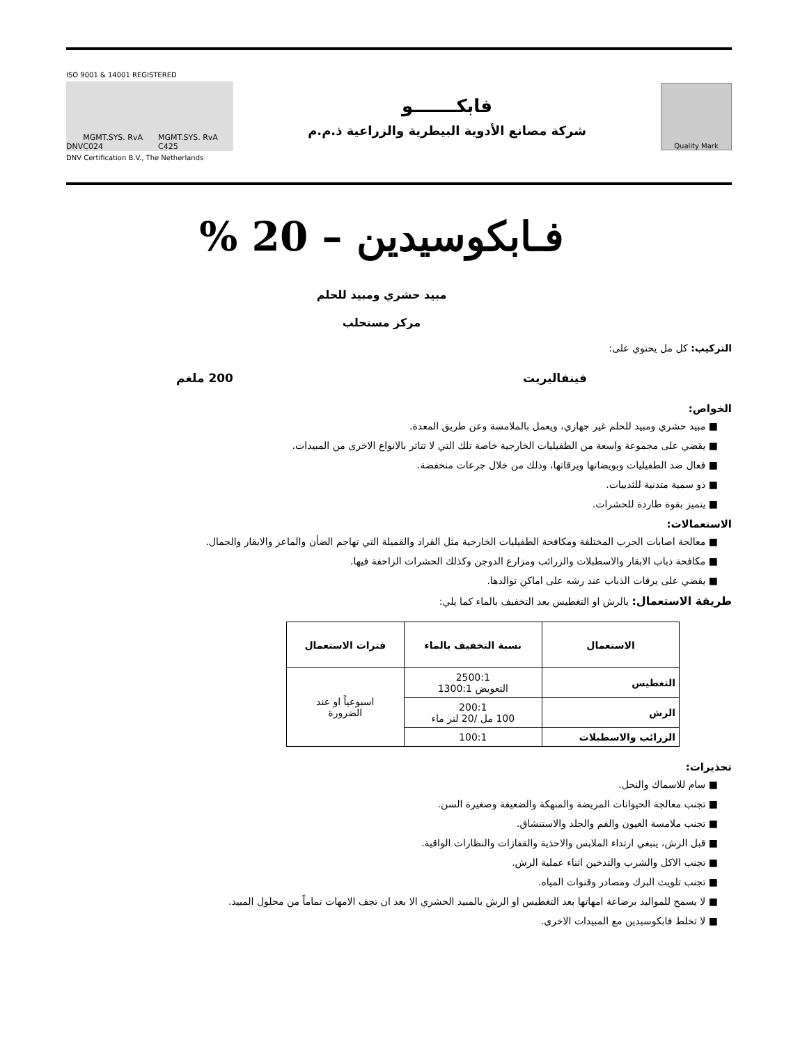Quality Mark
فابكـــــــو
شركة مصانع الأدوية البيطرية والزراعية ذ.م.م
ISO 9001 & 14001 REGISTERED
DNV MGMT.SYS. RvA C024 MGMT.SYS. RvA C425
DNV Certification B.V., The Netherlands
فـابكوسيدين – 20 %
مبيد حشري ومبيد للحلم
مركز مستحلب
التركيب: كل مل يحتوي على:
فينفاليريت 200 ملغم
الخواص:
■ مبيد حشري ومبيد للحلم غير جهازي، ويعمل بالملامسة وعن طريق المعدة.
■ يقضي على مجموعة واسعة من الطفيليات الخارجية خاصة تلك التي لا تتاثر بالانواع الاخرى من المبيدات.
■ فعال ضد الطفيليات وبويضاتها ويرقاتها، وذلك من خلال جرعات منخفضة.
■ ذو سمية متدنية للثدييات.
■ يتميز بقوة طاردة للحشرات.
الاستعمالات:
■ معالجة اصابات الجرب المختلفة ومكافحة الطفيليات الخارجية مثل القراد والقميلة التي تهاجم الضأن والماعز والابقار والجمال.
■ مكافحة ذباب الابقار والاسطبلات والزرائب ومزارع الدوجن وكذلك الحشرات الزاحفة فيها.
■ يقضي على يرقات الذباب عند رشه على اماكن توالدها.
طريقة الاستعمال: بالرش او التغطيس بعد التخفيف بالماء كما يلي:
| الاستعمال | نسبة التخفيف بالماء | فترات الاستعمال |
| --- | --- | --- |
| التغطيس | 2500:1 التعويض 1300:1 | اسبوعياً او عند الضرورة |
| الرش | 200:1 100 مل /20 لتر ماء | |
| الزرائب والاسطبلات | 100:1 | |
تحذيرات:
■ سام للاسماك والنحل.
■ تجنب معالجة الحيوانات المريضة والمنهكة والضعيفة وصغيرة السن.
■ تجنب ملامسة العيون والفم والجلد والاستنشاق.
■ قبل الرش، ينبغي ارتداء الملابس والاحذية والقفازات والنظارات الواقية.
■ تجنب الاكل والشرب والتدخين اثناء عملية الرش.
■ تجنب تلويث البرك ومصادر وقنوات المياه.
■ لا يسمح للمواليد برضاعة امهاتها بعد التغطيس او الرش بالمبيد الحشري الا بعد ان تجف الامهات تماماً من محلول المبيد.
■ لا تخلط فابكوسيدين مع المبيدات الاخرى.